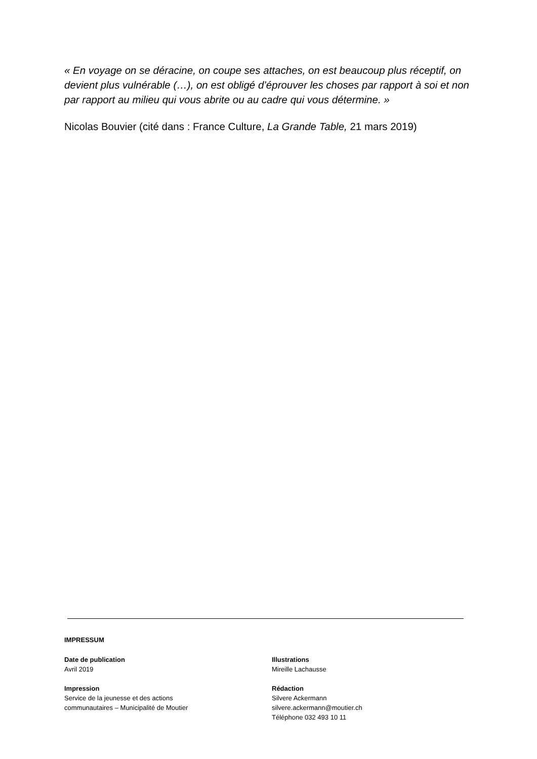« En voyage on se déracine, on coupe ses attaches, on est beaucoup plus réceptif, on devient plus vulnérable (…), on est obligé d’éprouver les choses par rapport à soi et non par rapport au milieu qui vous abrite ou au cadre qui vous détermine. »
Nicolas Bouvier (cité dans : France Culture, La Grande Table, 21 mars 2019)
IMPRESSUM
Date de publication
Avril 2019
Impression
Service de la jeunesse et des actions
communautaires – Municipalité de Moutier
Illustrations
Mireille Lachausse
Rédaction
Silvere Ackermann
silvere.ackermann@moutier.ch
Téléphone 032 493 10 11